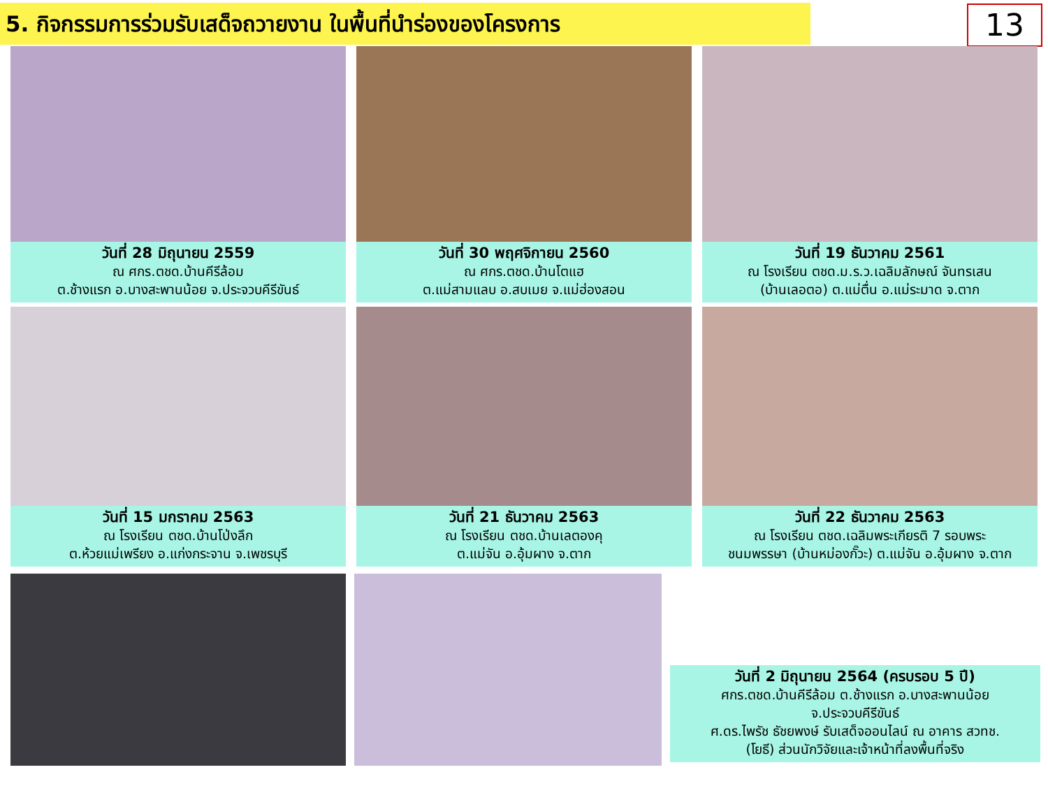5. กิจกรรมการร่วมรับเสด็จถวายงาน ในพื้นที่นำร่องของโครงการ
13
วันที่ 28 มิถุนายน 2559
ณ ศกร.ตชด.บ้านคีรีล้อม
ต.ช้างแรก อ.บางสะพานน้อย จ.ประจวบคีรีขันธ์
วันที่ 30 พฤศจิกายน 2560
ณ ศกร.ตชด.บ้านโตแฮ
ต.แม่สามแลบ อ.สบเมย จ.แม่ฮ่องสอน
วันที่ 19 ธันวาคม 2561
ณ โรงเรียน ตชด.ม.ร.ว.เฉลิมลักษณ์ จันทรเสน
(บ้านเลอตอ) ต.แม่ตื่น อ.แม่ระมาด จ.ตาก
วันที่ 15 มกราคม 2563
ณ โรงเรียน ตชด.บ้านโป่งลึก
ต.ห้วยแม่เพรียง อ.แก่งกระจาน จ.เพชรบุรี
วันที่ 21 ธันวาคม 2563
ณ โรงเรียน ตชด.บ้านเลตองคุ
ต.แม่จัน อ.อุ้มผาง จ.ตาก
วันที่ 22 ธันวาคม 2563
ณ โรงเรียน ตชด.เฉลิมพระเกียรติ 7 รอบพระ
ชนมพรรษา (บ้านหม่องกั๊วะ) ต.แม่จัน อ.อุ้มผาง จ.ตาก
วันที่ 2 มิถุนายน 2564 (ครบรอบ 5 ปี)
ศกร.ตชด.บ้านคีรีล้อม ต.ช้างแรก อ.บางสะพานน้อย
จ.ประจวบคีรีขันธ์
ศ.ดร.ไพรัช ธัชยพงษ์ รับเสด็จออนไลน์ ณ อาคาร สวทช.
(โยธี) ส่วนนักวิจัยและเจ้าหน้าที่ลงพื้นที่จริง